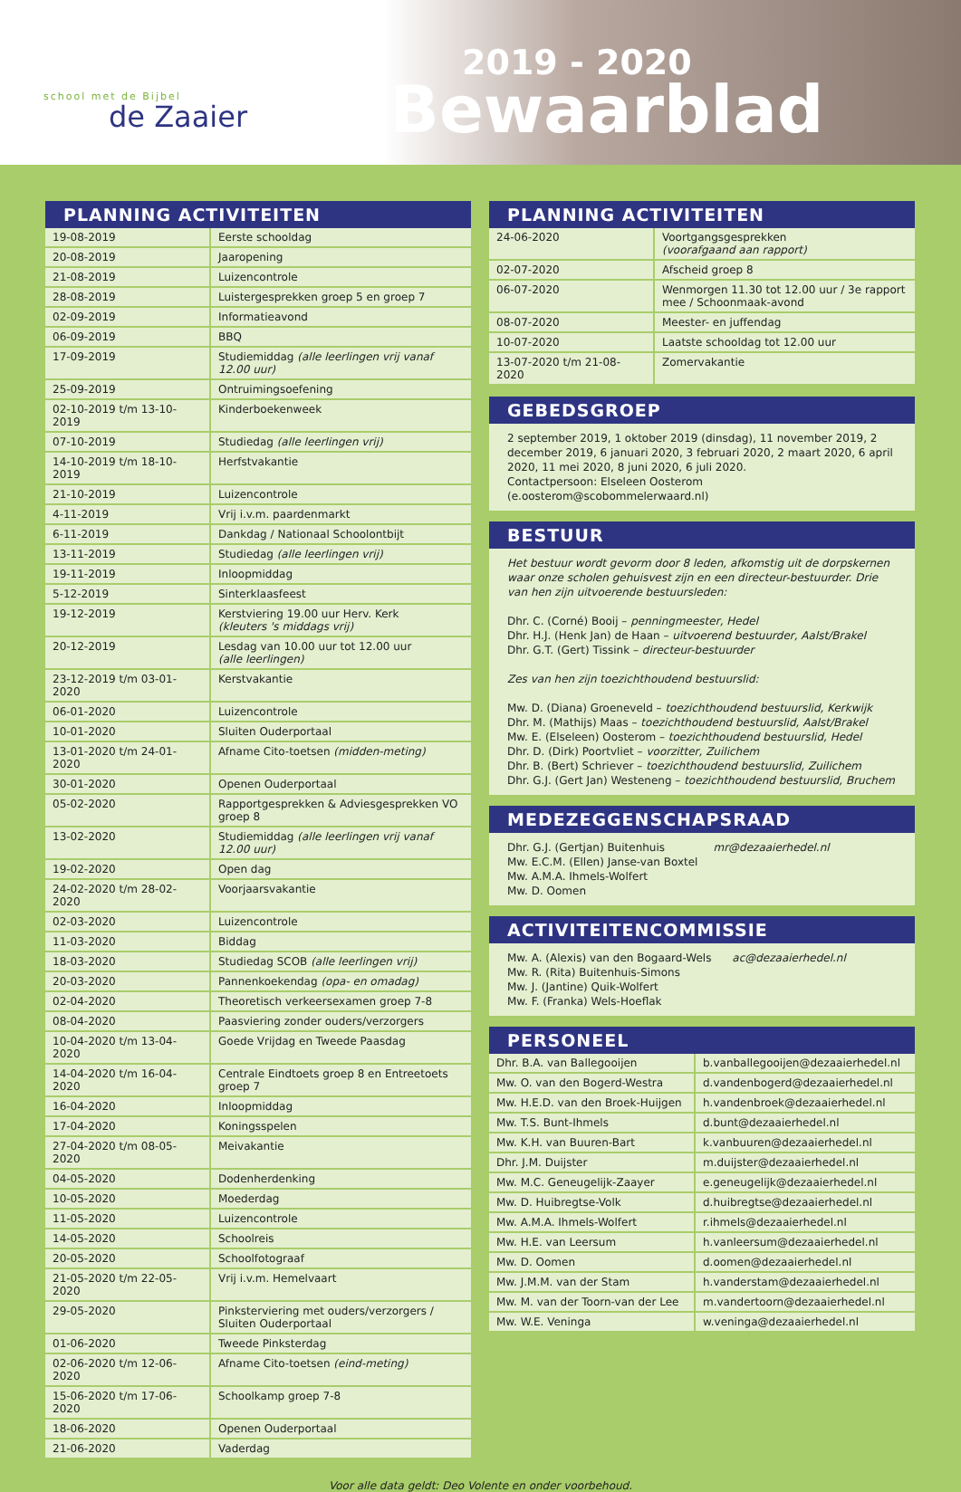school met de Bijbel
de Zaaier
2019 - 2020
Bewaarblad
PLANNING ACTIVITEITEN
| 19-08-2019 | Eerste schooldag |
| 20-08-2019 | Jaaropening |
| 21-08-2019 | Luizencontrole |
| 28-08-2019 | Luistergesprekken groep 5 en groep 7 |
| 02-09-2019 | Informatieavond |
| 06-09-2019 | BBQ |
| 17-09-2019 | Studiemiddag (alle leerlingen vrij vanaf 12.00 uur) |
| 25-09-2019 | Ontruimingsoefening |
| 02-10-2019 t/m 13-10-2019 | Kinderboekenweek |
| 07-10-2019 | Studiedag (alle leerlingen vrij) |
| 14-10-2019 t/m 18-10-2019 | Herfstvakantie |
| 21-10-2019 | Luizencontrole |
| 4-11-2019 | Vrij i.v.m. paardenmarkt |
| 6-11-2019 | Dankdag / Nationaal Schoolontbijt |
| 13-11-2019 | Studiedag (alle leerlingen vrij) |
| 19-11-2019 | Inloopmiddag |
| 5-12-2019 | Sinterklaasfeest |
| 19-12-2019 | Kerstviering 19.00 uur Herv. Kerk (kleuters 's middags vrij) |
| 20-12-2019 | Lesdag van 10.00 uur tot 12.00 uur (alle leerlingen) |
| 23-12-2019 t/m 03-01-2020 | Kerstvakantie |
| 06-01-2020 | Luizencontrole |
| 10-01-2020 | Sluiten Ouderportaal |
| 13-01-2020 t/m 24-01-2020 | Afname Cito-toetsen (midden-meting) |
| 30-01-2020 | Openen Ouderportaal |
| 05-02-2020 | Rapportgesprekken & Adviesgesprekken VO groep 8 |
| 13-02-2020 | Studiemiddag (alle leerlingen vrij vanaf 12.00 uur) |
| 19-02-2020 | Open dag |
| 24-02-2020 t/m 28-02-2020 | Voorjaarsvakantie |
| 02-03-2020 | Luizencontrole |
| 11-03-2020 | Biddag |
| 18-03-2020 | Studiedag SCOB (alle leerlingen vrij) |
| 20-03-2020 | Pannenkoekendag (opa- en omadag) |
| 02-04-2020 | Theoretisch verkeersexamen groep 7-8 |
| 08-04-2020 | Paasviering zonder ouders/verzorgers |
| 10-04-2020 t/m 13-04-2020 | Goede Vrijdag en Tweede Paasdag |
| 14-04-2020 t/m 16-04-2020 | Centrale Eindtoets groep 8 en Entreetoets groep 7 |
| 16-04-2020 | Inloopmiddag |
| 17-04-2020 | Koningsspelen |
| 27-04-2020 t/m 08-05-2020 | Meivakantie |
| 04-05-2020 | Dodenherdenking |
| 10-05-2020 | Moederdag |
| 11-05-2020 | Luizencontrole |
| 14-05-2020 | Schoolreis |
| 20-05-2020 | Schoolfotograaf |
| 21-05-2020 t/m 22-05-2020 | Vrij i.v.m. Hemelvaart |
| 29-05-2020 | Pinksterviering met ouders/verzorgers / Sluiten Ouderportaal |
| 01-06-2020 | Tweede Pinksterdag |
| 02-06-2020 t/m 12-06-2020 | Afname Cito-toetsen (eind-meting) |
| 15-06-2020 t/m 17-06-2020 | Schoolkamp groep 7-8 |
| 18-06-2020 | Openen Ouderportaal |
| 21-06-2020 | Vaderdag |
PLANNING ACTIVITEITEN
| 24-06-2020 | Voortgangsgesprekken (voorafgaand aan rapport) |
| 02-07-2020 | Afscheid groep 8 |
| 06-07-2020 | Wenmorgen 11.30 tot 12.00 uur / 3e rapport mee / Schoonmaak-avond |
| 08-07-2020 | Meester- en juffendag |
| 10-07-2020 | Laatste schooldag tot 12.00 uur |
| 13-07-2020 t/m 21-08-2020 | Zomervakantie |
GEBEDSGROEP
2 september 2019, 1 oktober 2019 (dinsdag), 11 november 2019, 2 december 2019, 6 januari 2020, 3 februari 2020, 2 maart 2020, 6 april 2020, 11 mei 2020, 8 juni 2020, 6 juli 2020.
Contactpersoon: Elseleen Oosterom (e.oosterom@scobommelerwaard.nl)
BESTUUR
Het bestuur wordt gevorm door 8 leden, afkomstig uit de dorpskernen waar onze scholen gehuisvest zijn en een directeur-bestuurder. Drie van hen zijn uitvoerende bestuursleden:
Dhr. C. (Corné) Booij – penningmeester, Hedel
Dhr. H.J. (Henk Jan) de Haan – uitvoerend bestuurder, Aalst/Brakel
Dhr. G.T. (Gert) Tissink – directeur-bestuurder
Zes van hen zijn toezichthoudend bestuurslid:
Mw. D. (Diana) Groeneveld – toezichthoudend bestuurslid, Kerkwijk
Dhr. M. (Mathijs) Maas – toezichthoudend bestuurslid, Aalst/Brakel
Mw. E. (Elseleen) Oosterom – toezichthoudend bestuurslid, Hedel
Dhr. D. (Dirk) Poortvliet – voorzitter, Zuilichem
Dhr. B. (Bert) Schriever – toezichthoudend bestuurslid, Zuilichem
Dhr. G.J. (Gert Jan) Westeneng – toezichthoudend bestuurslid, Bruchem
MEDEZEGGENSCHAPSRAAD
Dhr. G.J. (Gertjan) Buitenhuis mr@dezaaierhedel.nl
Mw. E.C.M. (Ellen) Janse-van Boxtel
Mw. A.M.A. Ihmels-Wolfert
Mw. D. Oomen
ACTIVITEITENCOMMISSIE
Mw. A. (Alexis) van den Bogaard-Wels ac@dezaaierhedel.nl
Mw. R. (Rita) Buitenhuis-Simons
Mw. J. (Jantine) Quik-Wolfert
Mw. F. (Franka) Wels-Hoeflak
PERSONEEL
| Dhr. B.A. van Ballegooijen | b.vanballegooijen@dezaaierhedel.nl |
| Mw. O. van den Bogerd-Westra | d.vandenbogerd@dezaaierhedel.nl |
| Mw. H.E.D. van den Broek-Huijgen | h.vandenbroek@dezaaierhedel.nl |
| Mw. T.S. Bunt-Ihmels | d.bunt@dezaaierhedel.nl |
| Mw. K.H. van Buuren-Bart | k.vanbuuren@dezaaierhedel.nl |
| Dhr. J.M. Duijster | m.duijster@dezaaierhedel.nl |
| Mw. M.C. Geneugelijk-Zaayer | e.geneugelijk@dezaaierhedel.nl |
| Mw. D. Huibregtse-Volk | d.huibregtse@dezaaierhedel.nl |
| Mw. A.M.A. Ihmels-Wolfert | r.ihmels@dezaaierhedel.nl |
| Mw. H.E. van Leersum | h.vanleersum@dezaaierhedel.nl |
| Mw. D. Oomen | d.oomen@dezaaierhedel.nl |
| Mw. J.M.M. van der Stam | h.vanderstam@dezaaierhedel.nl |
| Mw. M. van der Toorn-van der Lee | m.vandertoorn@dezaaierhedel.nl |
| Mw. W.E. Veninga | w.veninga@dezaaierhedel.nl |
Voor alle data geldt: Deo Volente en onder voorbehoud.